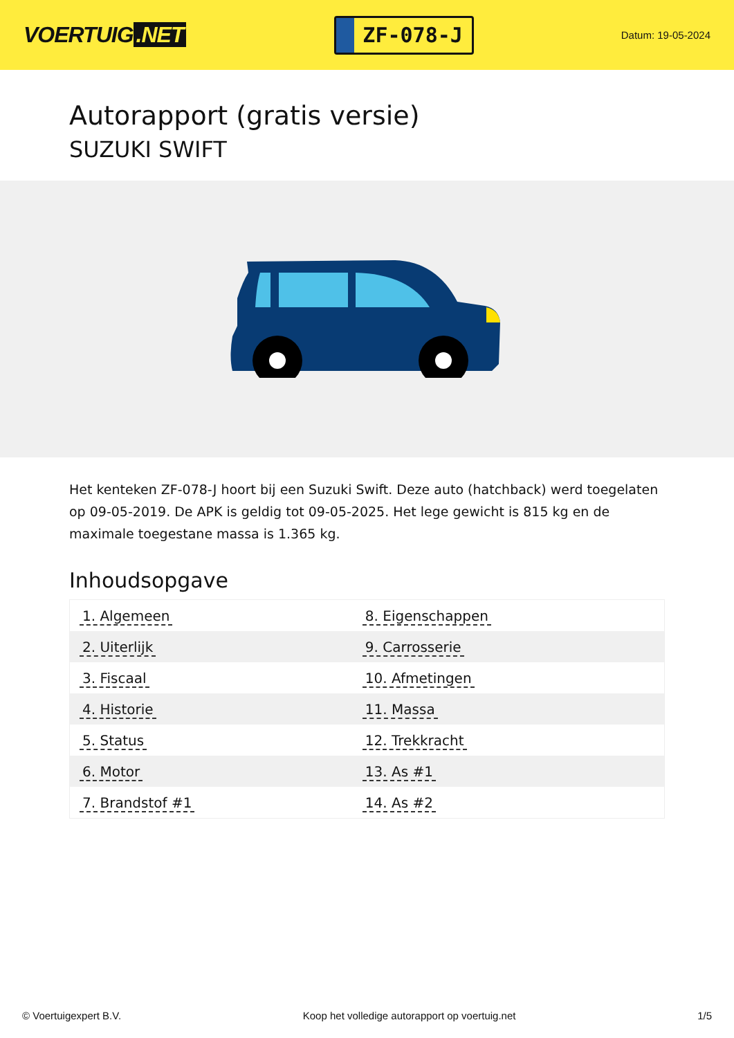VOERTUIG.NET
ZF-078-J
Datum: 19-05-2024
Autorapport (gratis versie)
SUZUKI SWIFT
Het kenteken ZF-078-J hoort bij een Suzuki Swift. Deze auto (hatchback) werd toegelaten op 09-05-2019. De APK is geldig tot 09-05-2025. Het lege gewicht is 815 kg en de maximale toegestane massa is 1.365 kg.
Inhoudsopgave
| 1. Algemeen | 8. Eigenschappen |
| 2. Uiterlijk | 9. Carrosserie |
| 3. Fiscaal | 10. Afmetingen |
| 4. Historie | 11. Massa |
| 5. Status | 12. Trekkracht |
| 6. Motor | 13. As #1 |
| 7. Brandstof #1 | 14. As #2 |
© Voertuigexpert B.V. Koop het volledige autorapport op voertuig.net 1/5